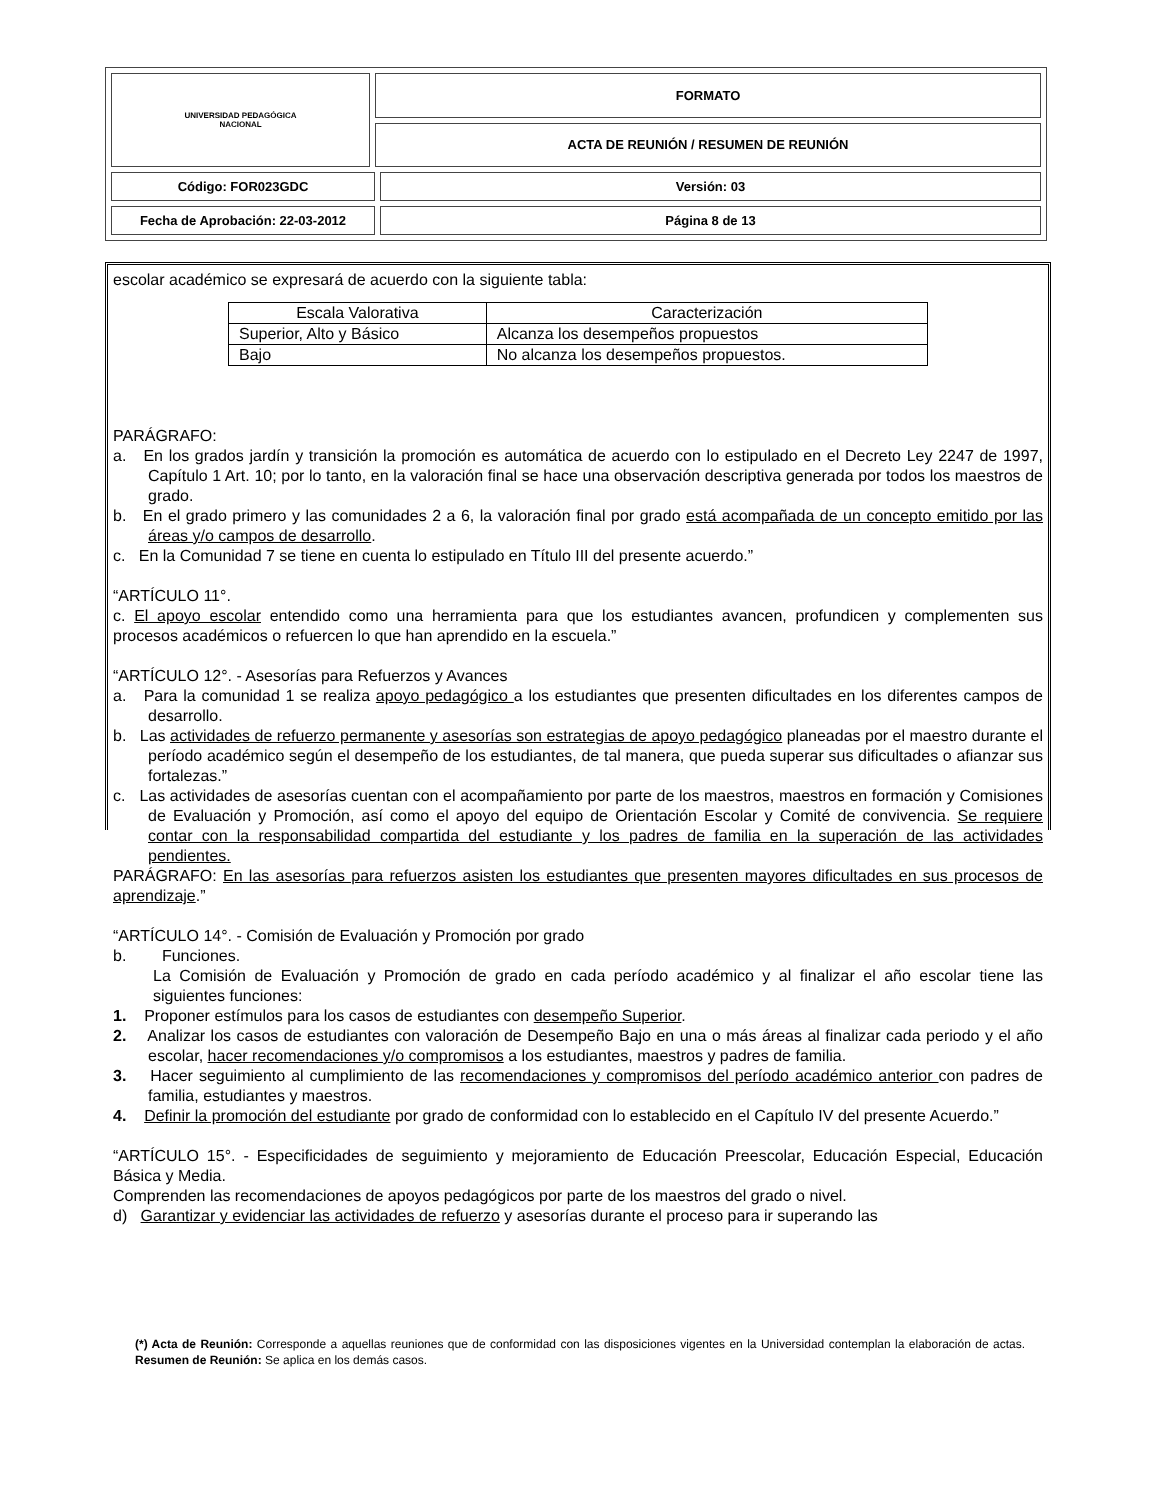| UNIVERSIDAD PEDAGÓGICA NACIONAL | FORMATO | |
| | ACTA DE REUNIÓN / RESUMEN DE REUNIÓN | |
| Código: FOR023GDC | | Versión: 03 |
| Fecha de Aprobación: 22-03-2012 | | Página 8 de 13 |
escolar académico se expresará de acuerdo con la siguiente tabla:
| Escala Valorativa | Caracterización |
| Superior, Alto y Básico | Alcanza los desempeños propuestos |
| Bajo | No alcanza los desempeños propuestos. |
PARÁGRAFO:
a. En los grados jardín y transición la promoción es automática de acuerdo con lo estipulado en el Decreto Ley 2247 de 1997, Capítulo 1 Art. 10; por lo tanto, en la valoración final se hace una observación descriptiva generada por todos los maestros de grado.
b. En el grado primero y las comunidades 2 a 6, la valoración final por grado está acompañada de un concepto emitido por las áreas y/o campos de desarrollo.
c. En la Comunidad 7 se tiene en cuenta lo estipulado en Título III del presente acuerdo.”
“ARTÍCULO 11°.
c. El apoyo escolar entendido como una herramienta para que los estudiantes avancen, profundicen y complementen sus procesos académicos o refuercen lo que han aprendido en la escuela.”
“ARTÍCULO 12°. - Asesorías para Refuerzos y Avances
a. Para la comunidad 1 se realiza apoyo pedagógico a los estudiantes que presenten dificultades en los diferentes campos de desarrollo.
b. Las actividades de refuerzo permanente y asesorías son estrategias de apoyo pedagógico planeadas por el maestro durante el período académico según el desempeño de los estudiantes, de tal manera, que pueda superar sus dificultades o afianzar sus fortalezas.”
c. Las actividades de asesorías cuentan con el acompañamiento por parte de los maestros, maestros en formación y Comisiones de Evaluación y Promoción, así como el apoyo del equipo de Orientación Escolar y Comité de convivencia. Se requiere contar con la responsabilidad compartida del estudiante y los padres de familia en la superación de las actividades pendientes.
PARÁGRAFO: En las asesorías para refuerzos asisten los estudiantes que presenten mayores dificultades en sus procesos de aprendizaje.”
“ARTÍCULO 14°. - Comisión de Evaluación y Promoción por grado
b. Funciones.
La Comisión de Evaluación y Promoción de grado en cada período académico y al finalizar el año escolar tiene las siguientes funciones:
1. Proponer estímulos para los casos de estudiantes con desempeño Superior.
2. Analizar los casos de estudiantes con valoración de Desempeño Bajo en una o más áreas al finalizar cada periodo y el año escolar, hacer recomendaciones y/o compromisos a los estudiantes, maestros y padres de familia.
3. Hacer seguimiento al cumplimiento de las recomendaciones y compromisos del período académico anterior con padres de familia, estudiantes y maestros.
4. Definir la promoción del estudiante por grado de conformidad con lo establecido en el Capítulo IV del presente Acuerdo.”
“ARTÍCULO 15°. - Especificidades de seguimiento y mejoramiento de Educación Preescolar, Educación Especial, Educación Básica y Media.
Comprenden las recomendaciones de apoyos pedagógicos por parte de los maestros del grado o nivel.
d) Garantizar y evidenciar las actividades de refuerzo y asesorías durante el proceso para ir superando las
(*) Acta de Reunión: Corresponde a aquellas reuniones que de conformidad con las disposiciones vigentes en la Universidad contemplan la elaboración de actas. Resumen de Reunión: Se aplica en los demás casos.